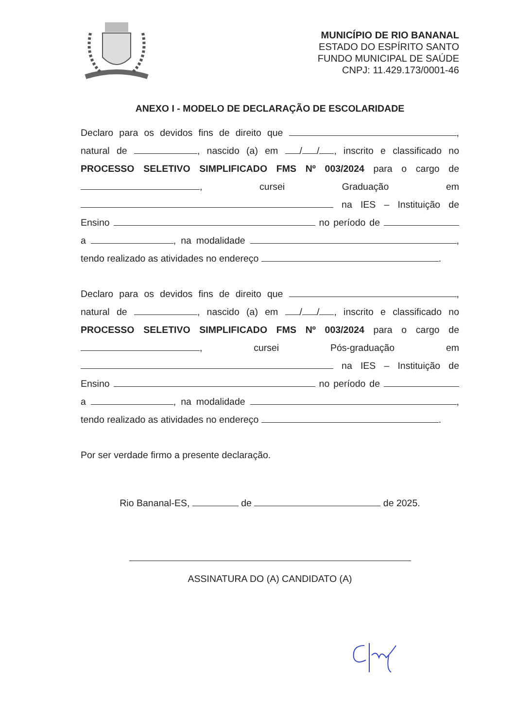MUNICÍPIO DE RIO BANANAL
ESTADO DO ESPÍRITO SANTO
FUNDO MUNICIPAL DE SAÚDE
CNPJ: 11.429.173/0001-46
ANEXO I - MODELO DE DECLARAÇÃO DE ESCOLARIDADE
Declaro para os devidos fins de direito que , natural de , nascido (a) em / / , inscrito e classificado no PROCESSO SELETIVO SIMPLIFICADO FMS Nº 003/2024 para o cargo de , cursei Graduação em na IES – Instituição de Ensino no período de a , na modalidade , tendo realizado as atividades no endereço .
Declaro para os devidos fins de direito que , natural de , nascido (a) em / / , inscrito e classificado no PROCESSO SELETIVO SIMPLIFICADO FMS Nº 003/2024 para o cargo de , cursei Pós-graduação em na IES – Instituição de Ensino no período de a , na modalidade , tendo realizado as atividades no endereço .
Por ser verdade firmo a presente declaração.
Rio Bananal-ES, de de 2025.
ASSINATURA DO (A) CANDIDATO (A)